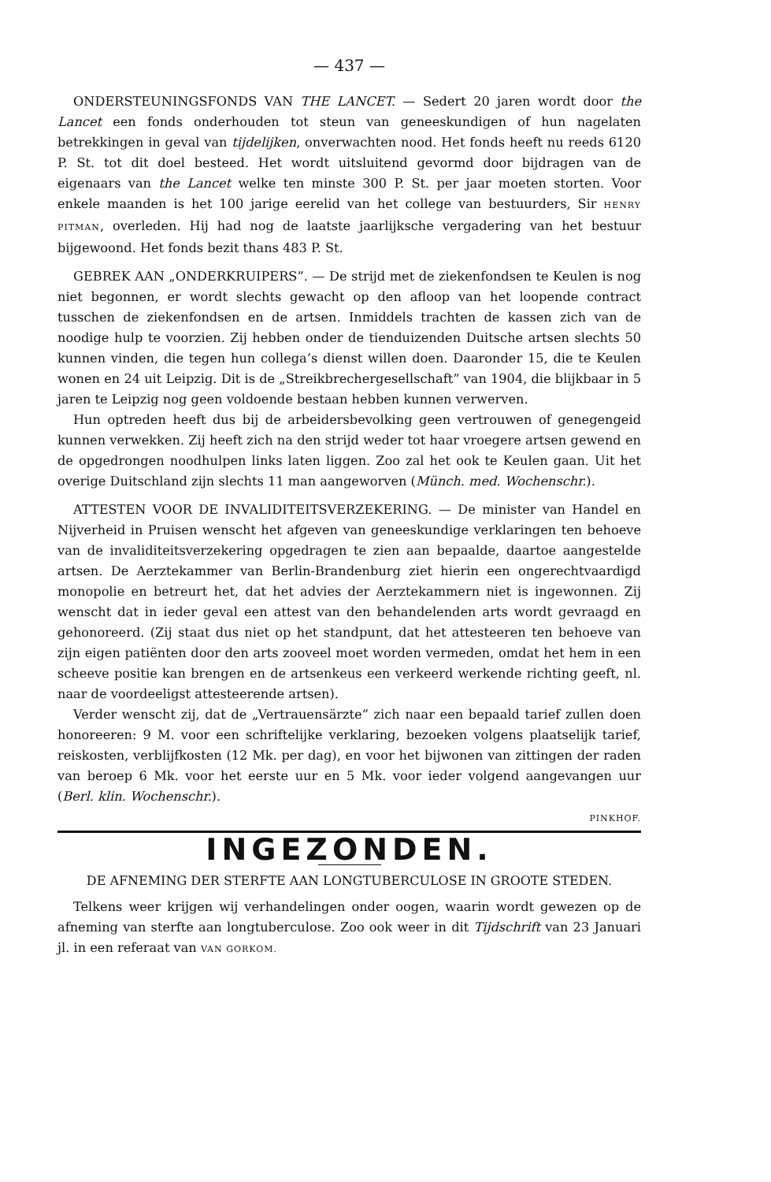— 437 —
ONDERSTEUNINGSFONDS VAN THE LANCET. — Sedert 20 jaren wordt door the Lancet een fonds onderhouden tot steun van geneeskundigen of hun nagelaten betrekkingen in geval van tijdelijken, onverwachten nood. Het fonds heeft nu reeds 6120 P. St. tot dit doel besteed. Het wordt uitsluitend gevormd door bijdragen van de eigenaars van the Lancet welke ten minste 300 P. St. per jaar moeten storten. Voor enkele maanden is het 100 jarige eerelid van het college van bestuurders, Sir HENRY PITMAN, overleden. Hij had nog de laatste jaarlijksche vergadering van het bestuur bijgewoond. Het fonds bezit thans 483 P. St.
GEBREK AAN „ONDERKRUIPERS”. — De strijd met de ziekenfondsen te Keulen is nog niet begonnen, er wordt slechts gewacht op den afloop van het loopende contract tusschen de ziekenfondsen en de artsen. Inmiddels trachten de kassen zich van de noodige hulp te voorzien. Zij hebben onder de tienduizenden Duitsche artsen slechts 50 kunnen vinden, die tegen hun collega’s dienst willen doen. Daaronder 15, die te Keulen wonen en 24 uit Leipzig. Dit is de „Streikbrechergesellschaft” van 1904, die blijkbaar in 5 jaren te Leipzig nog geen voldoende bestaan hebben kunnen verwerven.
Hun optreden heeft dus bij de arbeidersbevolking geen vertrouwen of genegengeid kunnen verwekken. Zij heeft zich na den strijd weder tot haar vroegere artsen gewend en de opgedrongen noodhulpen links laten liggen. Zoo zal het ook te Keulen gaan. Uit het overige Duitschland zijn slechts 11 man aangeworven (Münch. med. Wochenschr.).
ATTESTEN VOOR DE INVALIDITEITSVERZEKERING. — De minister van Handel en Nijverheid in Pruisen wenscht het afgeven van geneeskundige verklaringen ten behoeve van de invaliditeitsverzekering opgedragen te zien aan bepaalde, daartoe aangestelde artsen. De Aerztekammer van Berlin-Brandenburg ziet hierin een ongerechtvaardigd monopolie en betreurt het, dat het advies der Aerztekammern niet is ingewonnen. Zij wenscht dat in ieder geval een attest van den behandelenden arts wordt gevraagd en gehonoreerd. (Zij staat dus niet op het standpunt, dat het attesteeren ten behoeve van zijn eigen patiënten door den arts zooveel moet worden vermeden, omdat het hem in een scheeve positie kan brengen en de artsenkeus een verkeerd werkende richting geeft, nl. naar de voordeeligst attesteerende artsen).
Verder wenscht zij, dat de „Vertrauensärzte” zich naar een bepaald tarief zullen doen honoreeren: 9 M. voor een schriftelijke verklaring, bezoeken volgens plaatselijk tarief, reiskosten, verblijfkosten (12 Mk. per dag), en voor het bijwonen van zittingen der raden van beroep 6 Mk. voor het eerste uur en 5 Mk. voor ieder volgend aangevangen uur (Berl. klin. Wochenschr.).
PINKHOF.
INGEZONDEN.
DE AFNEMING DER STERFTE AAN LONGTUBERCULOSE IN GROOTE STEDEN.
Telkens weer krijgen wij verhandelingen onder oogen, waarin wordt gewezen op de afneming van sterfte aan longtuberculose. Zoo ook weer in dit Tijdschrift van 23 Januari jl. in een referaat van VAN GORKOM.